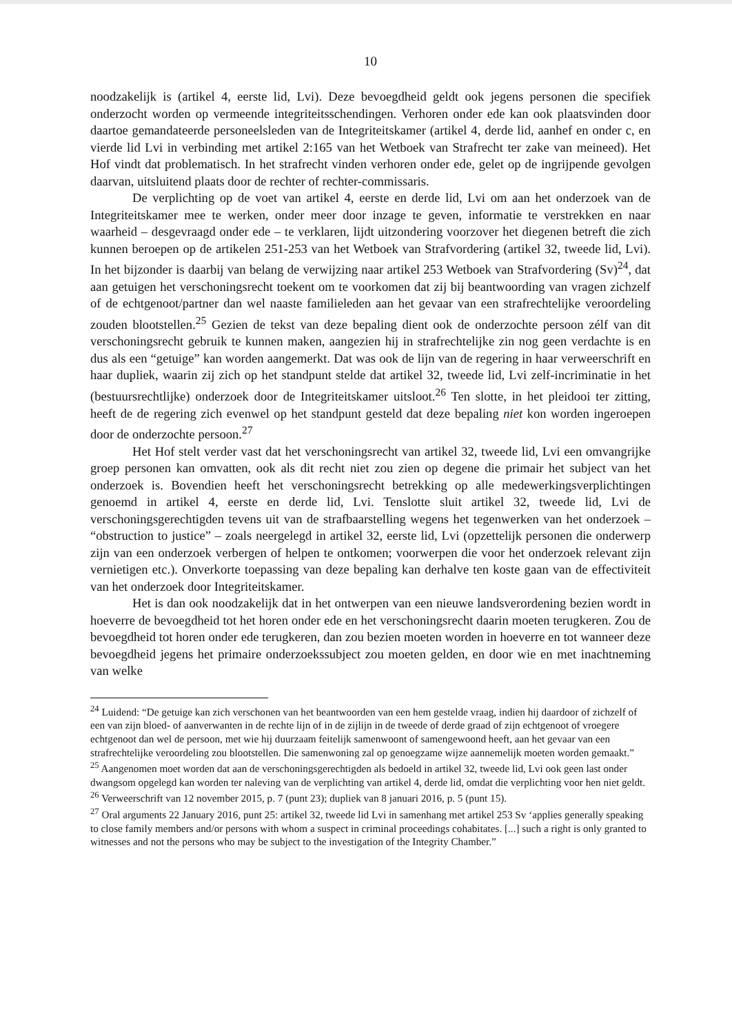10
noodzakelijk is (artikel 4, eerste lid, Lvi). Deze bevoegdheid geldt ook jegens personen die specifiek onderzocht worden op vermeende integriteitsschendingen. Verhoren onder ede kan ook plaatsvinden door daartoe gemandateerde personeelsleden van de Integriteitskamer (artikel 4, derde lid, aanhef en onder c, en vierde lid Lvi in verbinding met artikel 2:165 van het Wetboek van Strafrecht ter zake van meineed). Het Hof vindt dat problematisch. In het strafrecht vinden verhoren onder ede, gelet op de ingrijpende gevolgen daarvan, uitsluitend plaats door de rechter of rechter-commissaris.
De verplichting op de voet van artikel 4, eerste en derde lid, Lvi om aan het onderzoek van de Integriteitskamer mee te werken, onder meer door inzage te geven, informatie te verstrekken en naar waarheid – desgevraagd onder ede – te verklaren, lijdt uitzondering voorzover het diegenen betreft die zich kunnen beroepen op de artikelen 251-253 van het Wetboek van Strafvordering (artikel 32, tweede lid, Lvi). In het bijzonder is daarbij van belang de verwijzing naar artikel 253 Wetboek van Strafvordering (Sv)<sup>24</sup>, dat aan getuigen het verschoningsrecht toekent om te voorkomen dat zij bij beantwoording van vragen zichzelf of de echtgenoot/partner dan wel naaste familieleden aan het gevaar van een strafrechtelijke veroordeling zouden blootstellen.<sup>25</sup> Gezien de tekst van deze bepaling dient ook de onderzochte persoon zélf van dit verschoningsrecht gebruik te kunnen maken, aangezien hij in strafrechtelijke zin nog geen verdachte is en dus als een “getuige” kan worden aangemerkt. Dat was ook de lijn van de regering in haar verweerschrift en haar dupliek, waarin zij zich op het standpunt stelde dat artikel 32, tweede lid, Lvi zelf-incriminatie in het (bestuursrechtlijke) onderzoek door de Integriteitskamer uitsloot.<sup>26</sup> Ten slotte, in het pleidooi ter zitting, heeft de de regering zich evenwel op het standpunt gesteld dat deze bepaling niet kon worden ingeroepen door de onderzochte persoon.<sup>27</sup>
Het Hof stelt verder vast dat het verschoningsrecht van artikel 32, tweede lid, Lvi een omvangrijke groep personen kan omvatten, ook als dit recht niet zou zien op degene die primair het subject van het onderzoek is. Bovendien heeft het verschoningsrecht betrekking op alle medewerkingsverplichtingen genoemd in artikel 4, eerste en derde lid, Lvi. Tenslotte sluit artikel 32, tweede lid, Lvi de verschoningsgerechtigden tevens uit van de strafbaarstelling wegens het tegenwerken van het onderzoek – “obstruction to justice” – zoals neergelegd in artikel 32, eerste lid, Lvi (opzettelijk personen die onderwerp zijn van een onderzoek verbergen of helpen te ontkomen; voorwerpen die voor het onderzoek relevant zijn vernietigen etc.). Onverkorte toepassing van deze bepaling kan derhalve ten koste gaan van de effectiviteit van het onderzoek door Integriteitskamer.
Het is dan ook noodzakelijk dat in het ontwerpen van een nieuwe landsverordening bezien wordt in hoeverre de bevoegdheid tot het horen onder ede en het verschoningsrecht daarin moeten terugkeren. Zou de bevoegdheid tot horen onder ede terugkeren, dan zou bezien moeten worden in hoeverre en tot wanneer deze bevoegdheid jegens het primaire onderzoekssubject zou moeten gelden, en door wie en met inachtneming van welke
<sup>24</sup> Luidend: “De getuige kan zich verschonen van het beantwoorden van een hem gestelde vraag, indien hij daardoor of zichzelf of een van zijn bloed- of aanverwanten in de rechte lijn of in de zijlijn in de tweede of derde graad of zijn echtgenoot of vroegere echtgenoot dan wel de persoon, met wie hij duurzaam feitelijk samenwoont of samengewoond heeft, aan het gevaar van een strafrechtelijke veroordeling zou blootstellen. Die samenwoning zal op genoegzame wijze aannemelijk moeten worden gemaakt.”
<sup>25</sup> Aangenomen moet worden dat aan de verschoningsgerechtigden als bedoeld in artikel 32, tweede lid, Lvi ook geen last onder dwangsom opgelegd kan worden ter naleving van de verplichting van artikel 4, derde lid, omdat die verplichting voor hen niet geldt.
<sup>26</sup> Verweerschrift van 12 november 2015, p. 7 (punt 23); dupliek van 8 januari 2016, p. 5 (punt 15).
<sup>27</sup> Oral arguments 22 January 2016, punt 25: artikel 32, tweede lid Lvi in samenhang met artikel 253 Sv ‘applies generally speaking to close family members and/or persons with whom a suspect in criminal proceedings cohabitates. [...] such a right is only granted to witnesses and not the persons who may be subject to the investigation of the Integrity Chamber.”